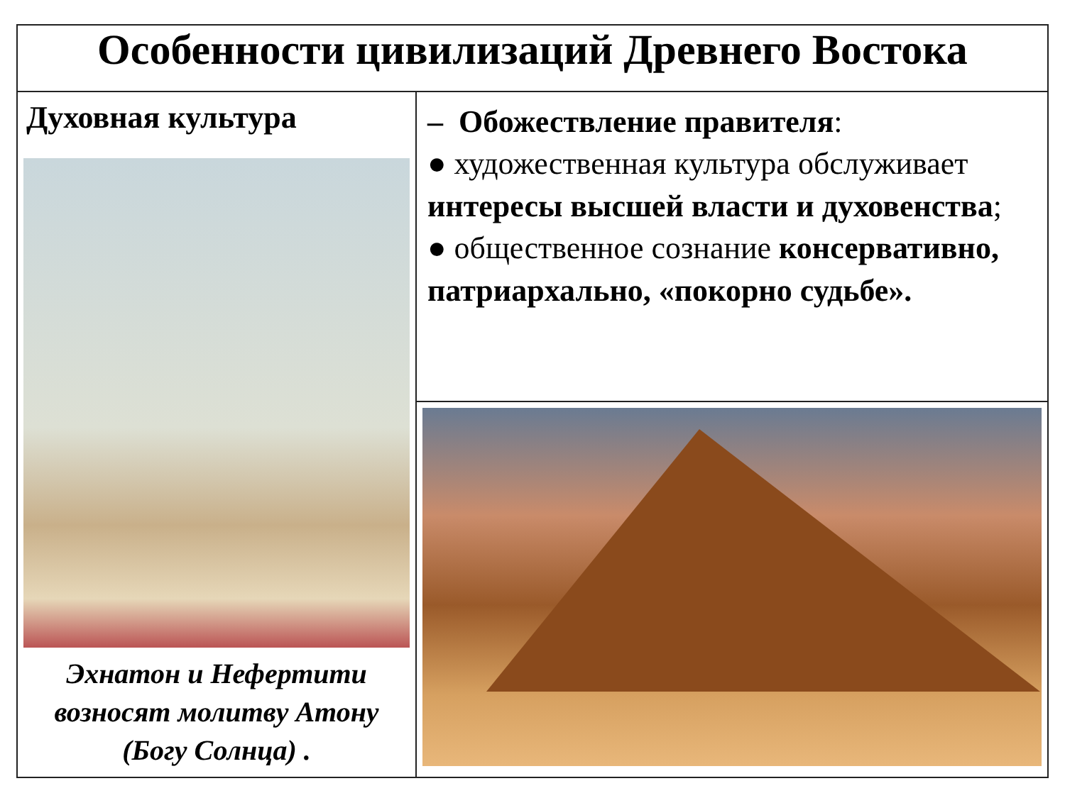| Особенности цивилизаций Древнего Востока | |
| --- | --- |
| Духовная культура Эхнатон и Нефертити возносят молитву Атону (Богу Солнца) . | – Обожествление правителя : ● художественная культура обслуживает интересы высшей власти и духовенства ; ● общественное сознание консервативно, патриархально, «покорно судьбе». |